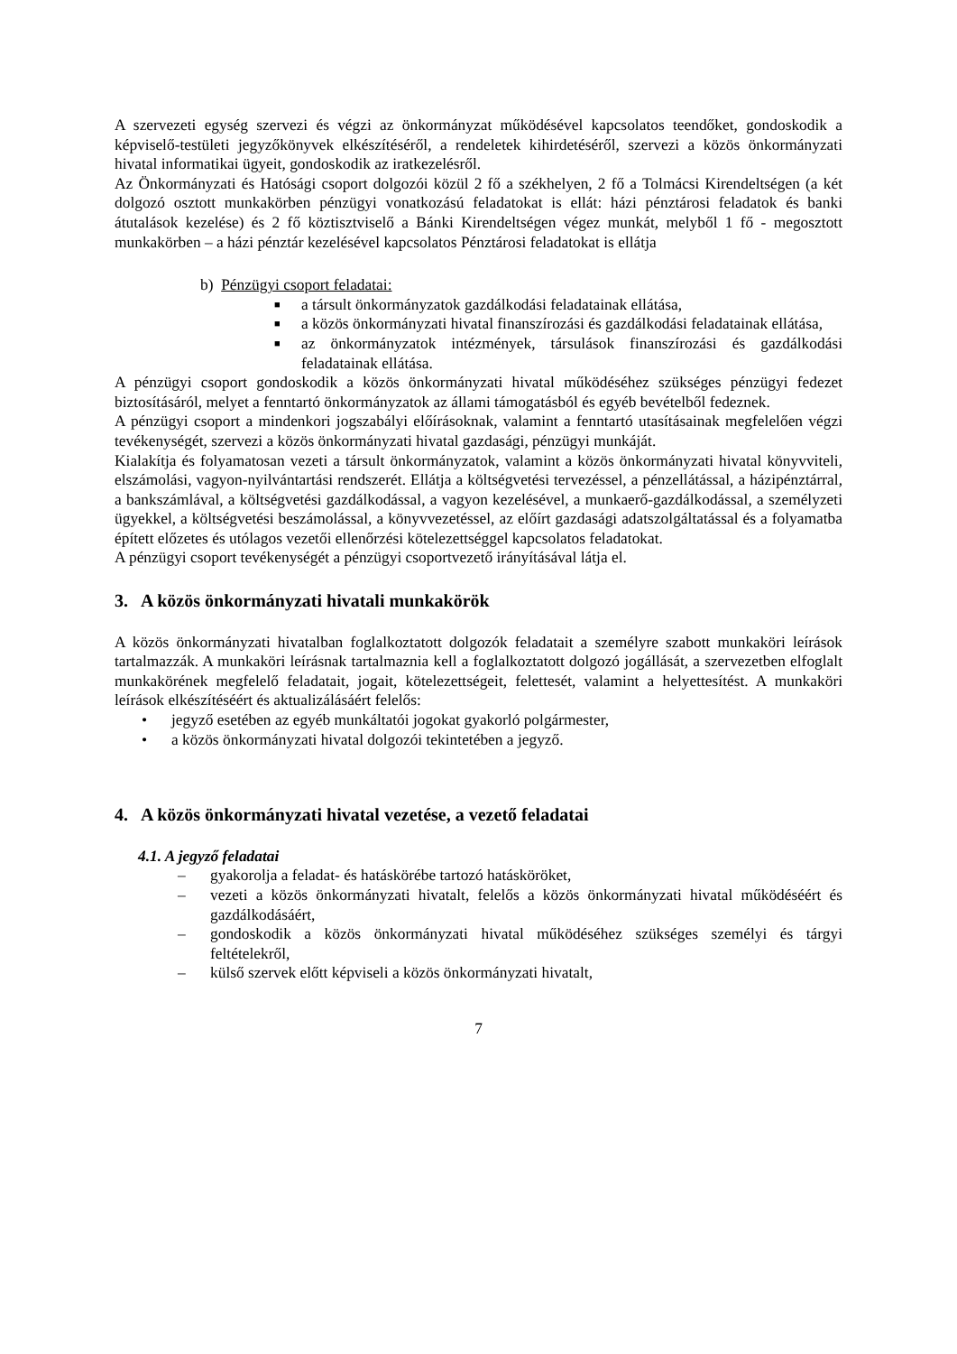A szervezeti egység szervezi és végzi az önkormányzat működésével kapcsolatos teendőket, gondoskodik a képviselő-testületi jegyzőkönyvek elkészítéséről, a rendeletek kihirdetéséről, szervezi a közös önkormányzati hivatal informatikai ügyeit, gondoskodik az iratkezelésről.
Az Önkormányzati és Hatósági csoport dolgozói közül 2 fő a székhelyen, 2 fő a Tolmácsi Kirendeltségen (a két dolgozó osztott munkakörben pénzügyi vonatkozású feladatokat is ellát: házi pénztárosi feladatok és banki átutalások kezelése) és 2 fő köztisztviselő a Bánki Kirendeltségen végez munkát, melyből 1 fő - megosztott munkakörben – a házi pénztár kezelésével kapcsolatos Pénztárosi feladatokat is ellátja
b) Pénzügyi csoport feladatai:
■ a társult önkormányzatok gazdálkodási feladatainak ellátása,
■ a közös önkormányzati hivatal finanszírozási és gazdálkodási feladatainak ellátása,
■ az önkormányzatok intézmények, társulások finanszírozási és gazdálkodási feladatainak ellátása.
A pénzügyi csoport gondoskodik a közös önkormányzati hivatal működéséhez szükséges pénzügyi fedezet biztosításáról, melyet a fenntartó önkormányzatok az állami támogatásból és egyéb bevételből fedeznek.
A pénzügyi csoport a mindenkori jogszabályi előírásoknak, valamint a fenntartó utasításainak megfelelően végzi tevékenységét, szervezi a közös önkormányzati hivatal gazdasági, pénzügyi munkáját.
Kialakítja és folyamatosan vezeti a társult önkormányzatok, valamint a közös önkormányzati hivatal könyvviteli, elszámolási, vagyon-nyilvántartási rendszerét. Ellátja a költségvetési tervezéssel, a pénzellátással, a házipénztárral, a bankszámlával, a költségvetési gazdálkodással, a vagyon kezelésével, a munkaerő-gazdálkodással, a személyzeti ügyekkel, a költségvetési beszámolással, a könyvvezetéssel, az előírt gazdasági adatszolgáltatással és a folyamatba épített előzetes és utólagos vezetői ellenőrzési kötelezettséggel kapcsolatos feladatokat.
A pénzügyi csoport tevékenységét a pénzügyi csoportvezető irányításával látja el.
3. A közös önkormányzati hivatali munkakörök
A közös önkormányzati hivatalban foglalkoztatott dolgozók feladatait a személyre szabott munkaköri leírások tartalmazzák. A munkaköri leírásnak tartalmaznia kell a foglalkoztatott dolgozó jogállását, a szervezetben elfoglalt munkakörének megfelelő feladatait, jogait, kötelezettségeit, felettesét, valamint a helyettesítést. A munkaköri leírások elkészítéséért és aktualizálásáért felelős:
• jegyző esetében az egyéb munkáltatói jogokat gyakorló polgármester,
• a közös önkormányzati hivatal dolgozói tekintetében a jegyző.
4. A közös önkormányzati hivatal vezetése, a vezető feladatai
4.1. A jegyző feladatai
– gyakorolja a feladat- és hatáskörébe tartozó hatásköröket,
– vezeti a közös önkormányzati hivatalt, felelős a közös önkormányzati hivatal működéséért és gazdálkodásáért,
– gondoskodik a közös önkormányzati hivatal működéséhez szükséges személyi és tárgyi feltételekről,
– külső szervek előtt képviseli a közös önkormányzati hivatalt,
7